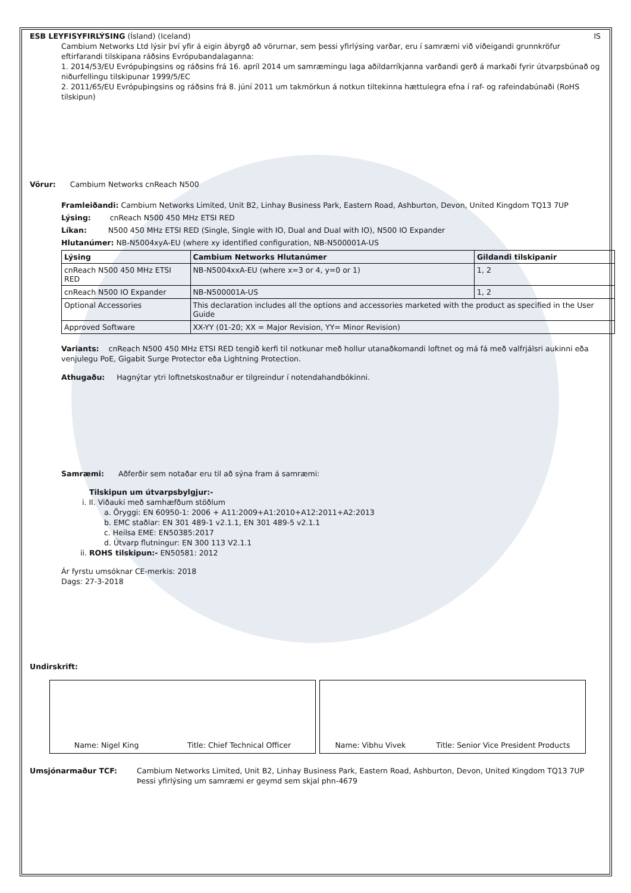ESB LEYFISYFIRLÝSING (Ísland) (Iceland)
IS
Cambium Networks Ltd lýsir því yfir á eigin ábyrgð að vörurnar, sem þessi yfirlýsing varðar, eru í samræmi við viðeigandi grunnkröfur eftirfarandi tilskipana ráðsins Evrópubandalaganna:
1. 2014/53/EU Evrópuþingsins og ráðsins frá 16. apríl 2014 um samræmingu laga aðildarríkjanna varðandi gerð á markaði fyrir útvarpsbúnað og niðurfellingu tilskipunar 1999/5/EC
2. 2011/65/EU Evrópuþingsins og ráðsins frá 8. júní 2011 um takmörkun á notkun tiltekinna hættulegra efna í raf- og rafeindabúnaði (RoHS tilskipun)
Vörur: Cambium Networks cnReach N500
Framleiðandi: Cambium Networks Limited, Unit B2, Linhay Business Park, Eastern Road, Ashburton, Devon, United Kingdom TQ13 7UP
Lýsing: cnReach N500 450 MHz ETSI RED
Líkan: N500 450 MHz ETSI RED (Single, Single with IO, Dual and Dual with IO), N500 IO Expander
Hlutanúmer: NB-N5004xyA-EU (where xy identified configuration, NB-N500001A-US
| Lýsing | Cambium Networks Hlutanúmer | Gildandi tilskipanir |
| --- | --- | --- |
| cnReach N500 450 MHz ETSI RED | NB-N5004xxA-EU (where x=3 or 4, y=0 or 1) | 1, 2 |
| cnReach N500 IO Expander | NB-N500001A-US | 1, 2 |
| Optional Accessories | This declaration includes all the options and accessories marketed with the product as specified in the User Guide | |
| Approved Software | XX-YY (01-20; XX = Major Revision, YY= Minor Revision) | |
Variants: cnReach N500 450 MHz ETSI RED tengið kerfi til notkunar með hollur utanaðkomandi loftnet og má fá með valfrjálsri aukinni eða venjulegu PoE, Gigabit Surge Protector eða Lightning Protection.
Athugaðu: Hagnýtar ytri loftnetskostnaður er tilgreindur í notendahandbókinni.
Samræmi: Aðferðir sem notaðar eru til að sýna fram á samræmi:
Tilskipun um útvarpsbylgjur:-
i. II. Viðauki með samhæfðum stöðlum
a. Öryggi: EN 60950-1: 2006 + A11:2009+A1:2010+A12:2011+A2:2013
b. EMC staðlar: EN 301 489-1 v2.1.1, EN 301 489-5 v2.1.1
c. Heilsa EME: EN50385:2017
d. Útvarp flutningur: EN 300 113 V2.1.1
ii. ROHS tilskipun:- EN50581: 2012
Ár fyrstu umsóknar CE-merkis: 2018
Dags: 27-3-2018
Undirskrift:
Name: Nigel King Title: Chief Technical Officer Name: Vibhu Vivek Title: Senior Vice President Products
Umsjónarmaður TCF: Cambium Networks Limited, Unit B2, Linhay Business Park, Eastern Road, Ashburton, Devon, United Kingdom TQ13 7UP
Þessi yfirlýsing um samræmi er geymd sem skjal phn-4679